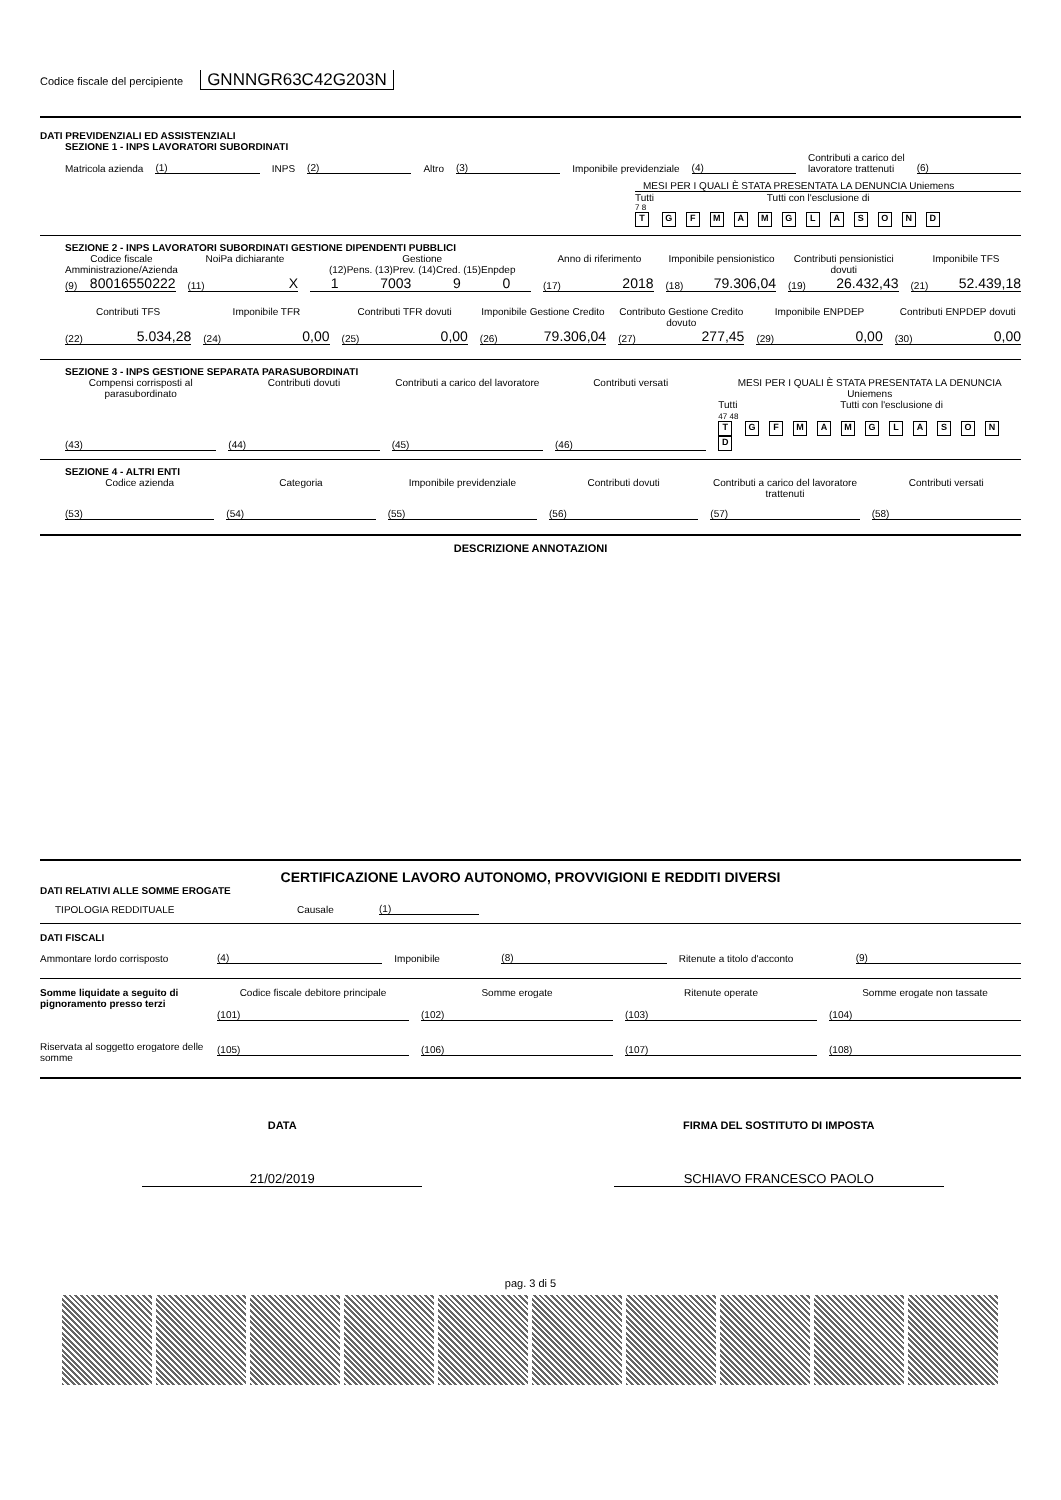Codice fiscale del percipiente GNNNGR63C42G203N
DATI PREVIDENZIALI ED ASSISTENZIALI
SEZIONE 1 - INPS LAVORATORI SUBORDINATI
Matricola azienda
(1)
INPS
(2)
Altro
(3)
Imponibile previdenziale
(4)
Contributi a carico del
lavoratore trattenuti
(6)
MESI PER I QUALI È STATA PRESENTATA LA DENUNCIA Uniemens
Tutti Tutti con l'esclusione di
7 8
T GFMAMGLASOND
SEZIONE 2 - INPS LAVORATORI SUBORDINATI GESTIONE DIPENDENTI PUBBLICI
Codice fiscale Amministrazione/Azienda
NoiPa dichiarante Gestione
(12)Pens. (13)Prev. (14)Cred. (15)Enpdep
Anno di riferimento Imponibile pensionistico Contributi pensionistici dovuti
Imponibile TFS
(9) 80016550222
(11) X
1 7003 9 0
(17) 2018
(18) 79.306,04
(19) 26.432,43
(21) 52.439,18
Contributi TFS Imponibile TFR Contributi TFR dovuti Imponibile Gestione Credito Contributo Gestione Credito dovuto
Imponibile ENPDEP Contributi ENPDEP dovuti
(22) 5.034,28
(24) 0,00
(25) 0,00
(26) 79.306,04
(27) 277,45
(29) 0,00
(30) 0,00
SEZIONE 3 - INPS GESTIONE SEPARATA PARASUBORDINATI
Compensi corrisposti al parasubordinato
Contributi dovuti Contributi a carico del lavoratore
Contributi versati MESI PER I QUALI È STATA PRESENTATA LA DENUNCIA Uniemens
(43)
(44)
(45)
(46)
Tutti Tutti con l'esclusione di
47 48
T GFMAMGLASOND
SEZIONE 4 - ALTRI ENTI
Codice azienda Categoria Imponibile previdenziale Contributi dovuti Contributi a carico del lavoratore trattenuti
Contributi versati
(53)
(54)
(55)
(56)
(57)
(58)
DESCRIZIONE ANNOTAZIONI
CERTIFICAZIONE LAVORO AUTONOMO, PROVVIGIONI E REDDITI DIVERSI
DATI RELATIVI ALLE SOMME EROGATE
TIPOLOGIA REDDITUALE Causale
(1)
DATI FISCALI
Ammontare lordo corrisposto
(4)
Imponibile
(8)
Ritenute a titolo d'acconto
(9)
Somme liquidate a seguito di pignoramento presso terzi
Codice fiscale debitore principale
Somme erogate
Ritenute operate
Somme erogate non tassate
(101)
(102)
(103)
(104)
Riservata al soggetto erogatore delle somme
(105)
(106)
(107)
(108)
DATA
FIRMA DEL SOSTITUTO DI IMPOSTA
21/02/2019
SCHIAVO FRANCESCO PAOLO
pag. 3 di 5